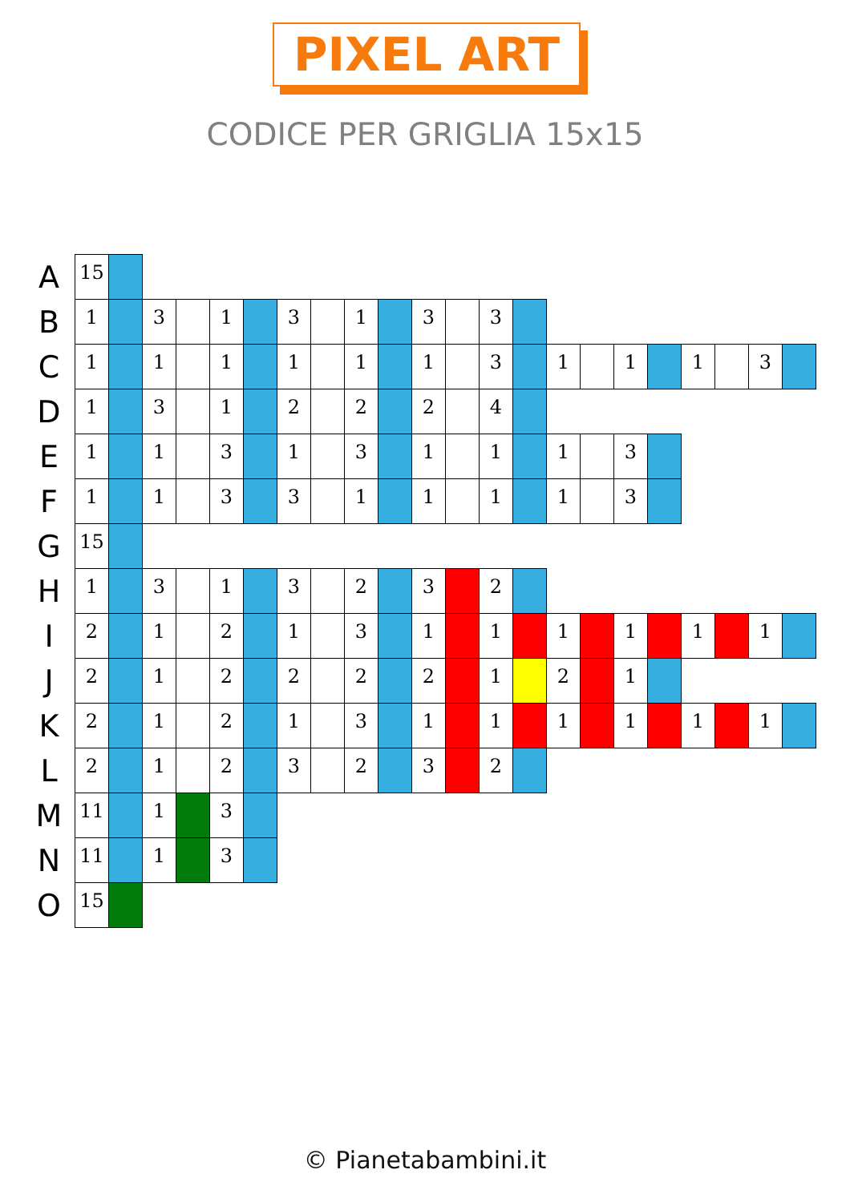PIXEL ART
CODICE PER GRIGLIA 15x15
| A | 15 | | | | | | | | | | | | | | | | | | | | | |
| B | 1 | | 3 | | 1 | | 3 | | 1 | | 3 | | 3 | | | | | | | | | |
| C | 1 | | 1 | | 1 | | 1 | | 1 | | 1 | | 3 | | 1 | | 1 | | 1 | | 3 | |
| D | 1 | | 3 | | 1 | | 2 | | 2 | | 2 | | 4 | | | | | | | | | |
| E | 1 | | 1 | | 3 | | 1 | | 3 | | 1 | | 1 | | 1 | | 3 | | | | | |
| F | 1 | | 1 | | 3 | | 3 | | 1 | | 1 | | 1 | | 1 | | 3 | | | | | |
| G | 15 | | | | | | | | | | | | | | | | | | | | | |
| H | 1 | | 3 | | 1 | | 3 | | 2 | | 3 | | 2 | | | | | | | | | |
| I | 2 | | 1 | | 2 | | 1 | | 3 | | 1 | | 1 | | 1 | | 1 | | 1 | | 1 | |
| J | 2 | | 1 | | 2 | | 2 | | 2 | | 2 | | 1 | | 2 | | 1 | | | | | |
| K | 2 | | 1 | | 2 | | 1 | | 3 | | 1 | | 1 | | 1 | | 1 | | 1 | | 1 | |
| L | 2 | | 1 | | 2 | | 3 | | 2 | | 3 | | 2 | | | | | | | | | |
| M | 11 | | 1 | | 3 | | | | | | | | | | | | | | | | | |
| N | 11 | | 1 | | 3 | | | | | | | | | | | | | | | | | |
| O | 15 | | | | | | | | | | | | | | | | | | | | | |
© Pianetabambini.it